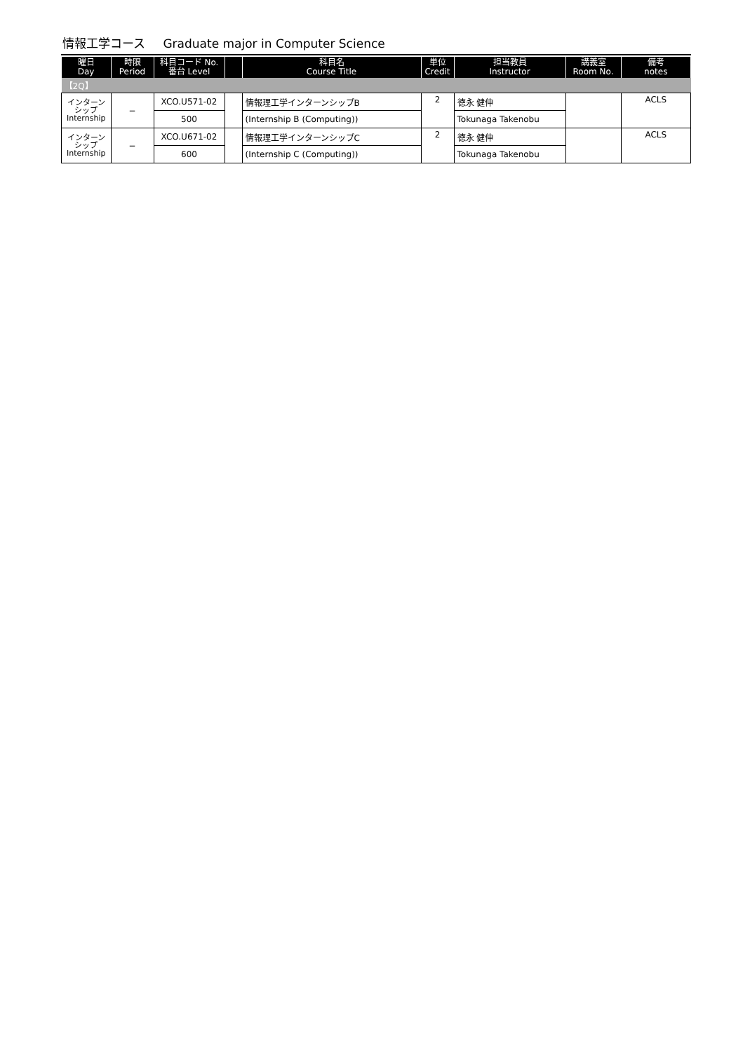情報工学コース Graduate major in Computer Science
| 曜日 Day | 時限 Period | 科目コード No. 番台 Level | | 科目名 Course Title | 単位 Credit | 担当教員 Instructor | 講義室 Room No. | 備考 notes |
| --- | --- | --- | --- | --- | --- | --- | --- | --- |
| 【2Q】 | | | | | | | | |
| インターン シップ Internship | − | XCO.U571-02 | | 情報理工学インターンシップB | 2 | 徳永 健伸 | | ACLS |
| | | 500 | | (Internship B (Computing)) | | Tokunaga Takenobu | | |
| インターン シップ Internship | − | XCO.U671-02 | | 情報理工学インターンシップC | 2 | 徳永 健伸 | | ACLS |
| | | 600 | | (Internship C (Computing)) | | Tokunaga Takenobu | | |